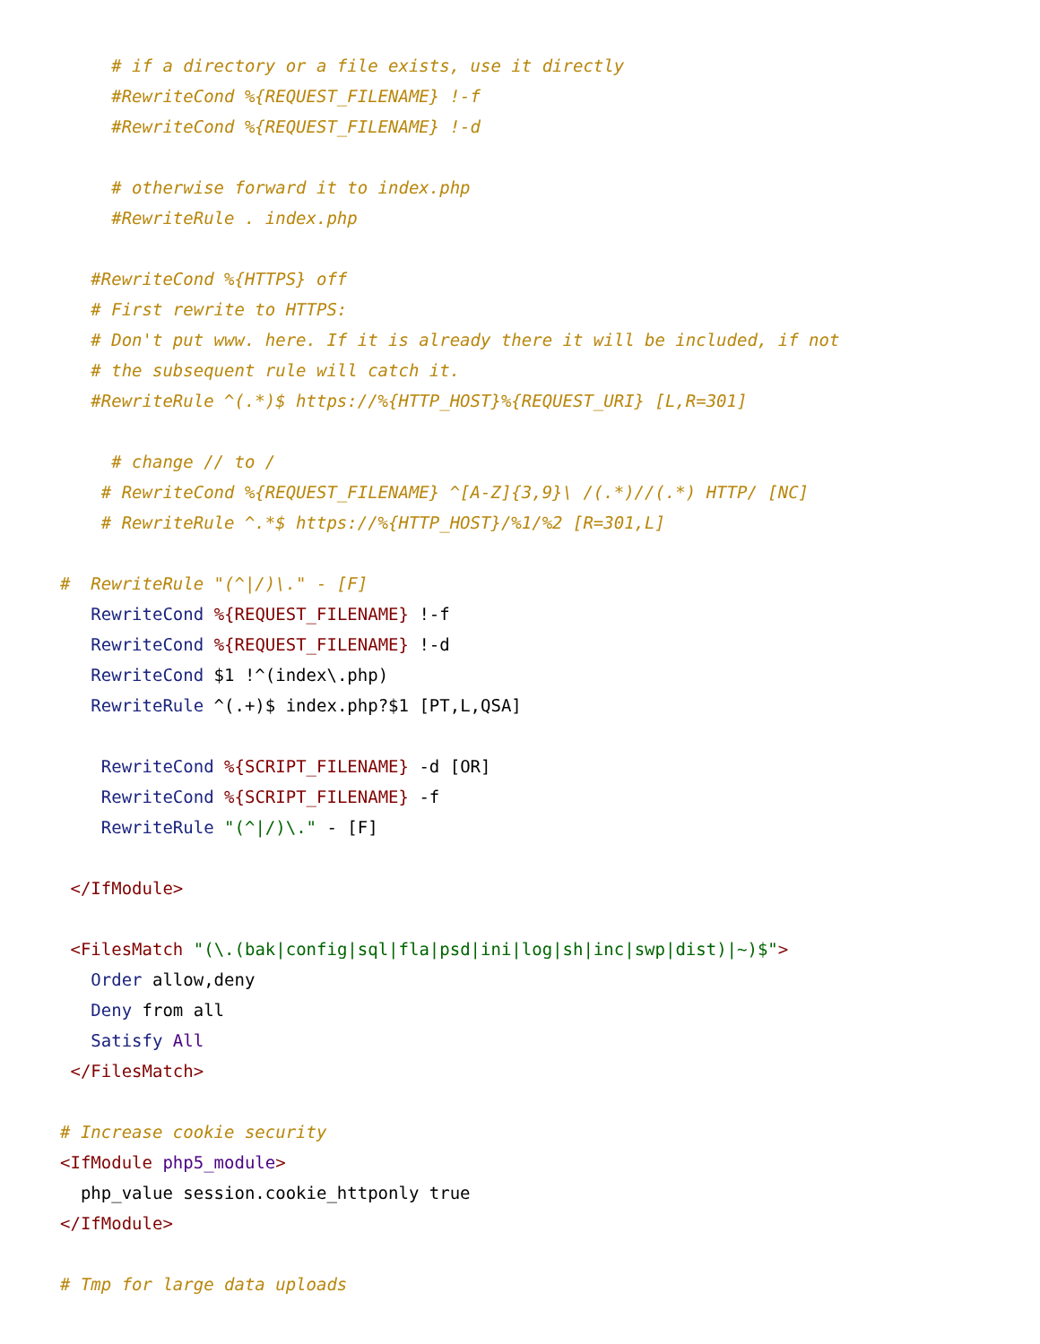# if a directory or a file exists, use it directly
     #RewriteCond %{REQUEST_FILENAME} !-f
     #RewriteCond %{REQUEST_FILENAME} !-d

     # otherwise forward it to index.php
     #RewriteRule . index.php

   #RewriteCond %{HTTPS} off
   # First rewrite to HTTPS:
   # Don't put www. here. If it is already there it will be included, if not
   # the subsequent rule will catch it.
   #RewriteRule ^(.*)$ https://%{HTTP_HOST}%{REQUEST_URI} [L,R=301]

     # change // to /
    # RewriteCond %{REQUEST_FILENAME} ^[A-Z]{3,9}\ /(.*)//(.*) HTTP/ [NC]
    # RewriteRule ^.*$ https://%{HTTP_HOST}/%1/%2 [R=301,L]

#  RewriteRule "(^|/)\." - [F]
   RewriteCond %{REQUEST_FILENAME} !-f
   RewriteCond %{REQUEST_FILENAME} !-d
   RewriteCond $1 !^(index\.php)
   RewriteRule ^(.+)$ index.php?$1 [PT,L,QSA]

    RewriteCond %{SCRIPT_FILENAME} -d [OR]
    RewriteCond %{SCRIPT_FILENAME} -f
    RewriteRule "(^|/)\." - [F]

 </IfModule>

 <FilesMatch "(\.(bak|config|sql|fla|psd|ini|log|sh|inc|swp|dist)|~)$">
   Order allow,deny
   Deny from all
   Satisfy All
 </FilesMatch>

# Increase cookie security
<IfModule php5_module>
  php_value session.cookie_httponly true
</IfModule>

# Tmp for large data uploads